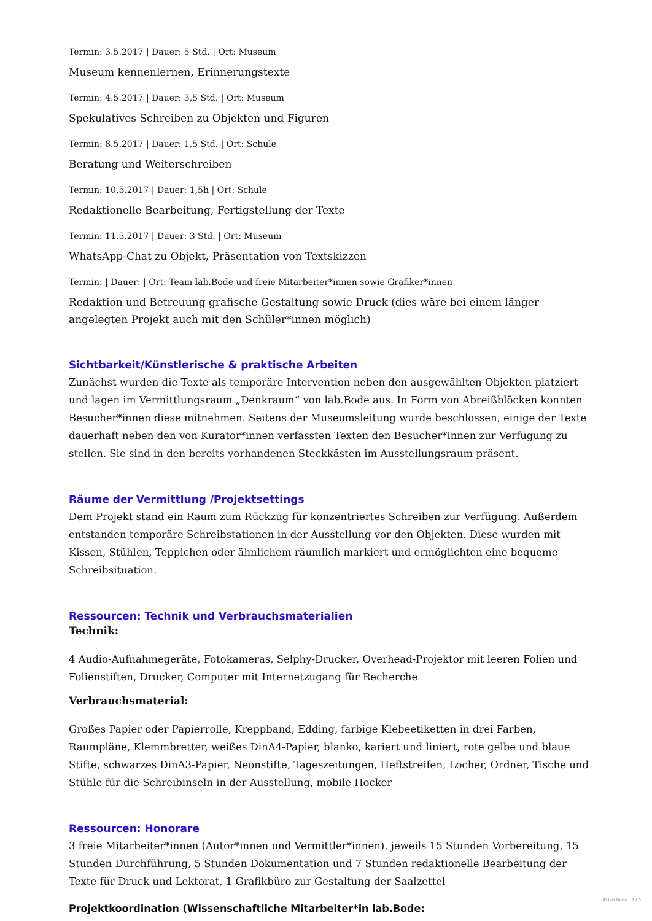Termin: 3.5.2017 | Dauer: 5 Std. | Ort: Museum
Museum kennenlernen, Erinnerungstexte
Termin: 4.5.2017 | Dauer: 3,5 Std. | Ort: Museum
Spekulatives Schreiben zu Objekten und Figuren
Termin: 8.5.2017 | Dauer: 1,5 Std. | Ort: Schule
Beratung und Weiterschreiben
Termin: 10.5.2017 | Dauer: 1,5h | Ort: Schule
Redaktionelle Bearbeitung, Fertigstellung der Texte
Termin: 11.5.2017 | Dauer: 3 Std. | Ort: Museum
WhatsApp-Chat zu Objekt, Präsentation von Textskizzen
Termin: | Dauer: | Ort: Team lab.Bode und freie Mitarbeiter*innen sowie Grafiker*innen
Redaktion und Betreuung grafische Gestaltung sowie Druck (dies wäre bei einem länger angelegten Projekt auch mit den Schüler*innen möglich)
Sichtbarkeit/Künstlerische & praktische Arbeiten
Zunächst wurden die Texte als temporäre Intervention neben den ausgewählten Objekten platziert und lagen im Vermittlungsraum „Denkraum“ von lab.Bode aus. In Form von Abreißblöcken konnten Besucher*innen diese mitnehmen. Seitens der Museumsleitung wurde beschlossen, einige der Texte dauerhaft neben den von Kurator*innen verfassten Texten den Besucher*innen zur Verfügung zu stellen. Sie sind in den bereits vorhandenen Steckkästen im Ausstellungsraum präsent.
Räume der Vermittlung /Projektsettings
Dem Projekt stand ein Raum zum Rückzug für konzentriertes Schreiben zur Verfügung. Außerdem entstanden temporäre Schreibstationen in der Ausstellung vor den Objekten. Diese wurden mit Kissen, Stühlen, Teppichen oder ähnlichem räumlich markiert und ermöglichten eine bequeme Schreibsituation.
Ressourcen: Technik und Verbrauchsmaterialien
Technik:
4 Audio-Aufnahmegeräte, Fotokameras, Selphy-Drucker, Overhead-Projektor mit leeren Folien und Folienstiften, Drucker, Computer mit Internetzugang für Recherche
Verbrauchsmaterial:
Großes Papier oder Papierrolle, Kreppband, Edding, farbige Klebeetiketten in drei Farben, Raumpläne, Klemmbretter, weißes DinA4-Papier, blanko, kariert und liniert, rote gelbe und blaue Stifte, schwarzes DinA3-Papier, Neonstifte, Tageszeitungen, Heftstreifen, Locher, Ordner, Tische und Stühle für die Schreibinseln in der Ausstellung, mobile Hocker
Ressourcen: Honorare
3 freie Mitarbeiter*innen (Autor*innen und Vermittler*innen), jeweils 15 Stunden Vorbereitung, 15 Stunden Durchführung, 5 Stunden Dokumentation und 7 Stunden redaktionelle Bearbeitung der Texte für Druck und Lektorat, 1 Grafikbüro zur Gestaltung der Saalzettel
Projektkoordination (Wissenschaftliche Mitarbeiter*in lab.Bode:
© lab.Bode 2 / 3